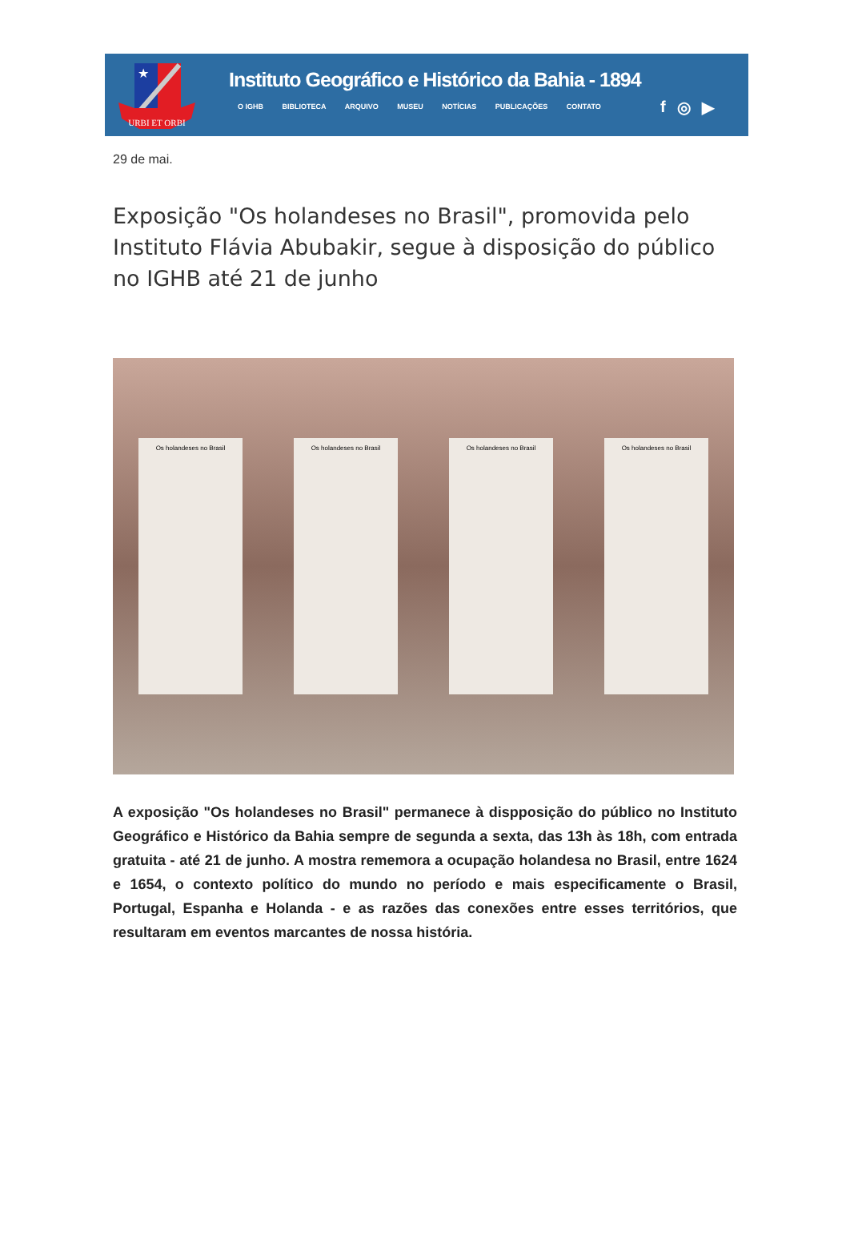★
URBI ET ORBI
Instituto Geográfico e Histórico da Bahia - 1894
O IGHB BIBLIOTECA ARQUIVO MUSEU NOTÍCIAS PUBLICAÇÕES CONTATO
f ◎ ▶
29 de mai.
Exposição "Os holandeses no Brasil", promovida pelo Instituto Flávia Abubakir, segue à disposição do público no IGHB até 21 de junho
Os holandeses no Brasil Os holandeses no Brasil Os holandeses no Brasil Os holandeses no Brasil
A exposição "Os holandeses no Brasil" permanece à dispposição do público no Instituto Geográfico e Histórico da Bahia sempre de segunda a sexta, das 13h às 18h, com entrada gratuita - até 21 de junho. A mostra rememora a ocupação holandesa no Brasil, entre 1624 e 1654, o contexto político do mundo no período e mais especificamente o Brasil, Portugal, Espanha e Holanda - e as razões das conexões entre esses territórios, que resultaram em eventos marcantes de nossa história.